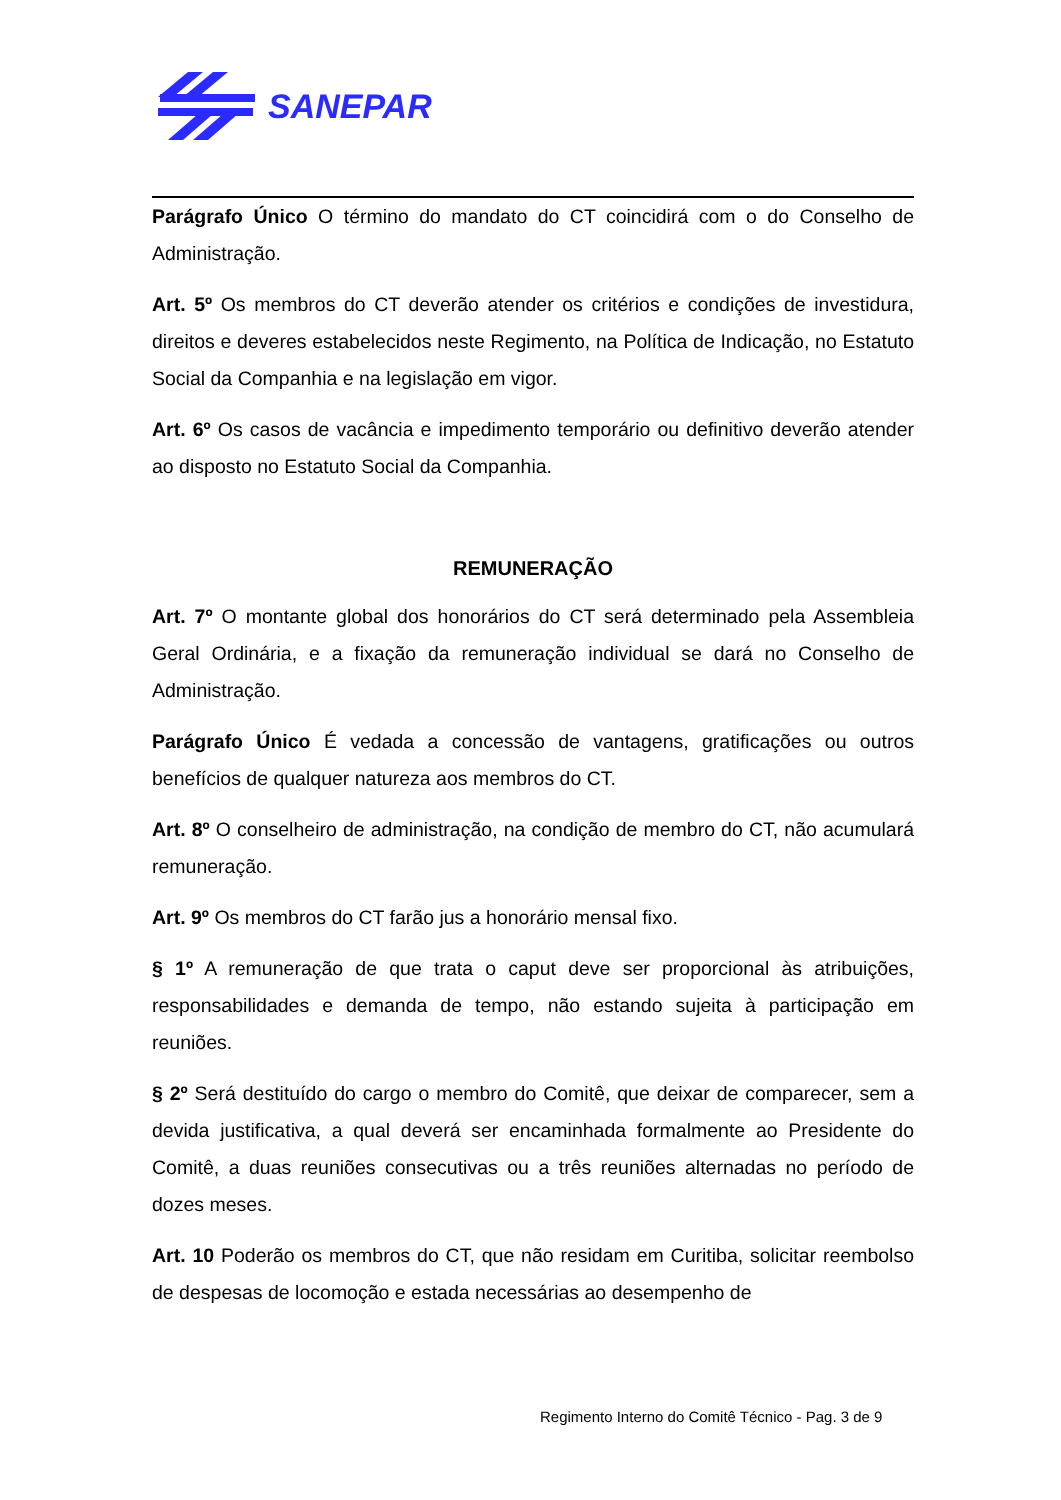SANEPAR
Parágrafo Único O término do mandato do CT coincidirá com o do Conselho de Administração.
Art. 5º Os membros do CT deverão atender os critérios e condições de investidura, direitos e deveres estabelecidos neste Regimento, na Política de Indicação, no Estatuto Social da Companhia e na legislação em vigor.
Art. 6º Os casos de vacância e impedimento temporário ou definitivo deverão atender ao disposto no Estatuto Social da Companhia.
REMUNERAÇÃO
Art. 7º O montante global dos honorários do CT será determinado pela Assembleia Geral Ordinária, e a fixação da remuneração individual se dará no Conselho de Administração.
Parágrafo Único É vedada a concessão de vantagens, gratificações ou outros benefícios de qualquer natureza aos membros do CT.
Art. 8º O conselheiro de administração, na condição de membro do CT, não acumulará remuneração.
Art. 9º Os membros do CT farão jus a honorário mensal fixo.
§ 1º A remuneração de que trata o caput deve ser proporcional às atribuições, responsabilidades e demanda de tempo, não estando sujeita à participação em reuniões.
§ 2º Será destituído do cargo o membro do Comitê, que deixar de comparecer, sem a devida justificativa, a qual deverá ser encaminhada formalmente ao Presidente do Comitê, a duas reuniões consecutivas ou a três reuniões alternadas no período de dozes meses.
Art. 10 Poderão os membros do CT, que não residam em Curitiba, solicitar reembolso de despesas de locomoção e estada necessárias ao desempenho de
Regimento Interno do Comitê Técnico - Pag. 3 de 9